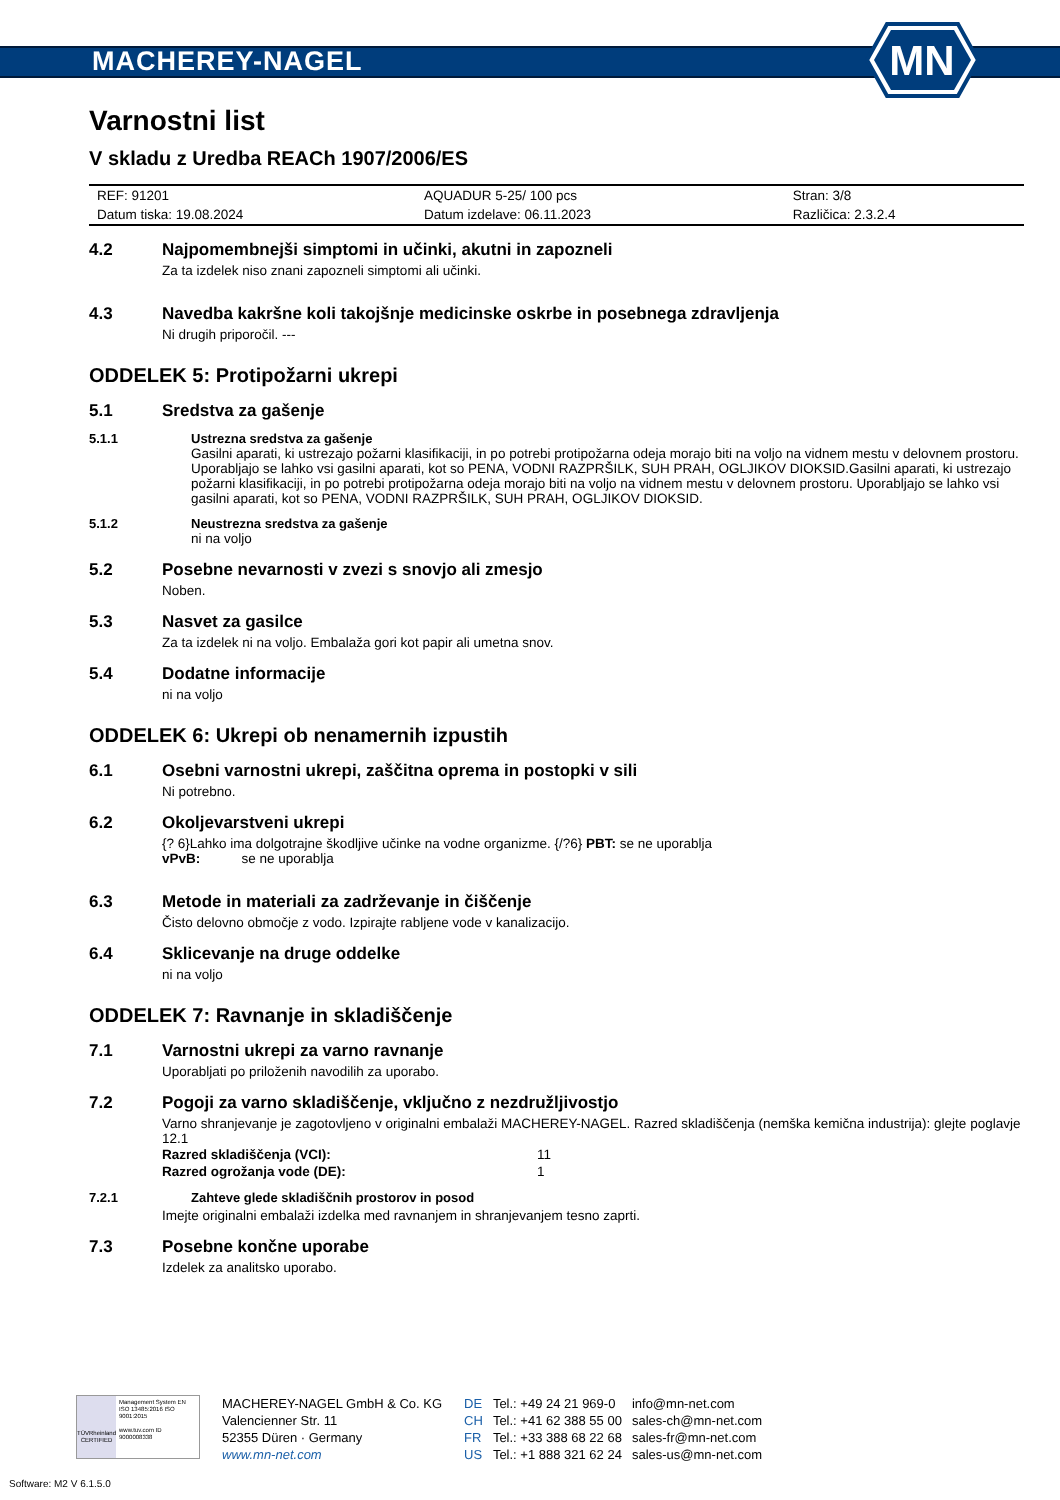MACHEREY-NAGEL
MN
Varnostni list
V skladu z Uredba REACh 1907/2006/ES
| REF: 91201 | AQUADUR 5-25/ 100 pcs | Stran: 3/8 |
| Datum tiska: 19.08.2024 | Datum izdelave: 06.11.2023 | Različica: 2.3.2.4 |
4.2 Najpomembnejši simptomi in učinki, akutni in zapozneli
Za ta izdelek niso znani zapozneli simptomi ali učinki.
4.3 Navedba kakršne koli takojšnje medicinske oskrbe in posebnega zdravljenja
Ni drugih priporočil. ---
ODDELEK 5: Protipožarni ukrepi
5.1 Sredstva za gašenje
5.1.1 Ustrezna sredstva za gašenje
Gasilni aparati, ki ustrezajo požarni klasifikaciji, in po potrebi protipožarna odeja morajo biti na voljo na vidnem mestu v delovnem prostoru. Uporabljajo se lahko vsi gasilni aparati, kot so PENA, VODNI RAZPRŠILK, SUH PRAH, OGLJIKOV DIOKSID.Gasilni aparati, ki ustrezajo požarni klasifikaciji, in po potrebi protipožarna odeja morajo biti na voljo na vidnem mestu v delovnem prostoru. Uporabljajo se lahko vsi gasilni aparati, kot so PENA, VODNI RAZPRŠILK, SUH PRAH, OGLJIKOV DIOKSID.
5.1.2 Neustrezna sredstva za gašenje
ni na voljo
5.2 Posebne nevarnosti v zvezi s snovjo ali zmesjo
Noben.
5.3 Nasvet za gasilce
Za ta izdelek ni na voljo. Embalaža gori kot papir ali umetna snov.
5.4 Dodatne informacije
ni na voljo
ODDELEK 6: Ukrepi ob nenamernih izpustih
6.1 Osebni varnostni ukrepi, zaščitna oprema in postopki v sili
Ni potrebno.
6.2 Okoljevarstveni ukrepi
{? 6}Lahko ima dolgotrajne škodljive učinke na vodne organizme. {/?6} PBT: se ne uporablja
vPvB: se ne uporablja
6.3 Metode in materiali za zadrževanje in čiščenje
Čisto delovno območje z vodo. Izpirajte rabljene vode v kanalizacijo.
6.4 Sklicevanje na druge oddelke
ni na voljo
ODDELEK 7: Ravnanje in skladiščenje
7.1 Varnostni ukrepi za varno ravnanje
Uporabljati po priloženih navodilih za uporabo.
7.2 Pogoji za varno skladiščenje, vključno z nezdružljivostjo
Varno shranjevanje je zagotovljeno v originalni embalaži MACHEREY-NAGEL. Razred skladiščenja (nemška kemična industrija): glejte poglavje 12.1
| Razred skladiščenja (VCI): | 11 |
| Razred ogrožanja vode (DE): | 1 |
7.2.1 Zahteve glede skladiščnih prostorov in posod
Imejte originalni embalaži izdelka med ravnanjem in shranjevanjem tesno zaprti.
7.3 Posebne končne uporabe
Izdelek za analitsko uporabo.
TÜVRheinland
CERTIFIED
Management System EN ISO 13485:2016 ISO 9001:2015
www.tuv.com ID 9000008338
MACHEREY-NAGEL GmbH & Co. KG
Valencienner Str. 11
52355 Düren · Germany
www.mn-net.com
DE
CH
FR
US
Tel.: +49 24 21 969-0
Tel.: +41 62 388 55 00
Tel.: +33 388 68 22 68
Tel.: +1 888 321 62 24
info@mn-net.com
sales-ch@mn-net.com
sales-fr@mn-net.com
sales-us@mn-net.com
Software: M2 V 6.1.5.0